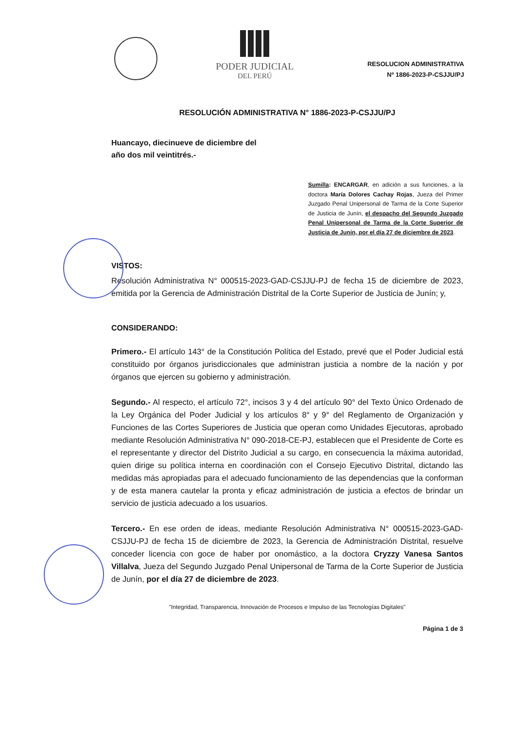PODER JUDICIAL
DEL PERÚ
RESOLUCION ADMINISTRATIVA
Nº 1886-2023-P-CSJJU/PJ
RESOLUCIÓN ADMINISTRATIVA N° 1886-2023-P-CSJJU/PJ
Huancayo, diecinueve de diciembre del
año dos mil veintitrés.-
Sumilla: ENCARGAR, en adición a sus funciones, a la doctora María Dolores Cachay Rojas, Jueza del Primer Juzgado Penal Unipersonal de Tarma de la Corte Superior de Justicia de Junín, el despacho del Segundo Juzgado Penal Unipersonal de Tarma de la Corte Superior de Justicia de Junín, por el día 27 de diciembre de 2023.
VISTOS:
Resolución Administrativa N° 000515-2023-GAD-CSJJU-PJ de fecha 15 de diciembre de 2023, emitida por la Gerencia de Administración Distrital de la Corte Superior de Justicia de Junín; y,
CONSIDERANDO:
Primero.- El artículo 143° de la Constitución Política del Estado, prevé que el Poder Judicial está constituido por órganos jurisdiccionales que administran justicia a nombre de la nación y por órganos que ejercen su gobierno y administración.
Segundo.- Al respecto, el artículo 72°, incisos 3 y 4 del artículo 90° del Texto Único Ordenado de la Ley Orgánica del Poder Judicial y los artículos 8° y 9° del Reglamento de Organización y Funciones de las Cortes Superiores de Justicia que operan como Unidades Ejecutoras, aprobado mediante Resolución Administrativa N° 090-2018-CE-PJ, establecen que el Presidente de Corte es el representante y director del Distrito Judicial a su cargo, en consecuencia la máxima autoridad, quien dirige su política interna en coordinación con el Consejo Ejecutivo Distrital, dictando las medidas más apropiadas para el adecuado funcionamiento de las dependencias que la conforman y de esta manera cautelar la pronta y eficaz administración de justicia a efectos de brindar un servicio de justicia adecuado a los usuarios.
Tercero.- En ese orden de ideas, mediante Resolución Administrativa N° 000515-2023-GAD-CSJJU-PJ de fecha 15 de diciembre de 2023, la Gerencia de Administración Distrital, resuelve conceder licencia con goce de haber por onomástico, a la doctora Cryzzy Vanesa Santos Villalva, Jueza del Segundo Juzgado Penal Unipersonal de Tarma de la Corte Superior de Justicia de Junín, por el día 27 de diciembre de 2023.
"Integridad, Transparencia, Innovación de Procesos e Impulso de las Tecnologías Digitales"
Página 1 de 3